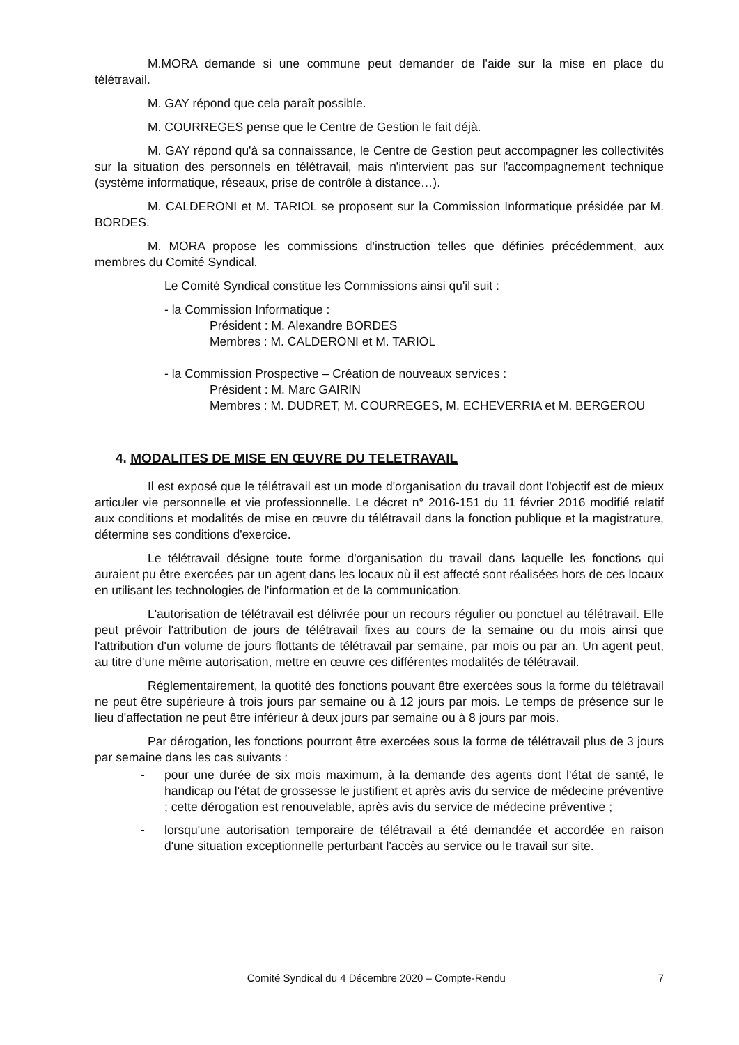M.MORA demande si une commune peut demander de l'aide sur la mise en place du télétravail.
M. GAY répond que cela paraît possible.
M. COURREGES pense que le Centre de Gestion le fait déjà.
M. GAY répond qu'à sa connaissance, le Centre de Gestion peut accompagner les collectivités sur la situation des personnels en télétravail, mais n'intervient pas sur l'accompagnement technique (système informatique, réseaux, prise de contrôle à distance…).
M. CALDERONI et M. TARIOL se proposent sur la Commission Informatique présidée par M. BORDES.
M. MORA propose les commissions d'instruction telles que définies précédemment, aux membres du Comité Syndical.
Le Comité Syndical constitue les Commissions ainsi qu'il suit :
- la Commission Informatique :
Président : M. Alexandre BORDES
Membres : M. CALDERONI et M. TARIOL
- la Commission Prospective – Création de nouveaux services :
Président : M. Marc GAIRIN
Membres : M. DUDRET, M. COURREGES, M. ECHEVERRIA et M. BERGEROU
4. MODALITES DE MISE EN ŒUVRE DU TELETRAVAIL
Il est exposé que le télétravail est un mode d'organisation du travail dont l'objectif est de mieux articuler vie personnelle et vie professionnelle. Le décret n° 2016-151 du 11 février 2016 modifié relatif aux conditions et modalités de mise en œuvre du télétravail dans la fonction publique et la magistrature, détermine ses conditions d'exercice.
Le télétravail désigne toute forme d'organisation du travail dans laquelle les fonctions qui auraient pu être exercées par un agent dans les locaux où il est affecté sont réalisées hors de ces locaux en utilisant les technologies de l'information et de la communication.
L'autorisation de télétravail est délivrée pour un recours régulier ou ponctuel au télétravail. Elle peut prévoir l'attribution de jours de télétravail fixes au cours de la semaine ou du mois ainsi que l'attribution d'un volume de jours flottants de télétravail par semaine, par mois ou par an. Un agent peut, au titre d'une même autorisation, mettre en œuvre ces différentes modalités de télétravail.
Réglementairement, la quotité des fonctions pouvant être exercées sous la forme du télétravail ne peut être supérieure à trois jours par semaine ou à 12 jours par mois. Le temps de présence sur le lieu d'affectation ne peut être inférieur à deux jours par semaine ou à 8 jours par mois.
Par dérogation, les fonctions pourront être exercées sous la forme de télétravail plus de 3 jours par semaine dans les cas suivants :
- pour une durée de six mois maximum, à la demande des agents dont l'état de santé, le handicap ou l'état de grossesse le justifient et après avis du service de médecine préventive ; cette dérogation est renouvelable, après avis du service de médecine préventive ;
- lorsqu'une autorisation temporaire de télétravail a été demandée et accordée en raison d'une situation exceptionnelle perturbant l'accès au service ou le travail sur site.
Comité Syndical du 4 Décembre 2020 – Compte-Rendu 7